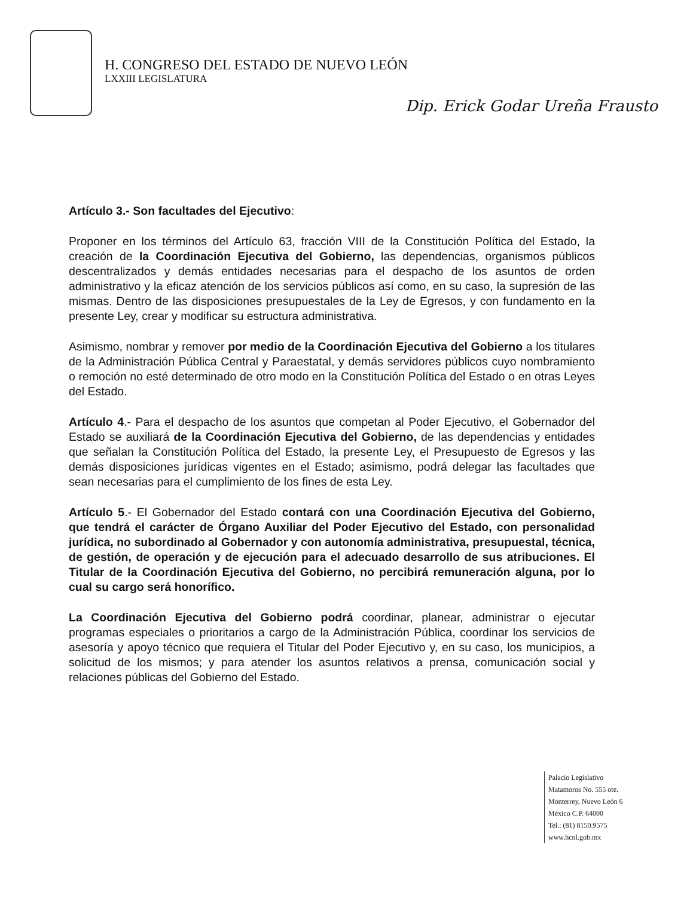H. CONGRESO DEL ESTADO DE NUEVO LEÓN
LXXIII LEGISLATURA
Dip. Erick Godar Ureña Frausto
Artículo 3.- Son facultades del Ejecutivo:
Proponer en los términos del Artículo 63, fracción VIII de la Constitución Política del Estado, la creación de la Coordinación Ejecutiva del Gobierno, las dependencias, organismos públicos descentralizados y demás entidades necesarias para el despacho de los asuntos de orden administrativo y la eficaz atención de los servicios públicos así como, en su caso, la supresión de las mismas. Dentro de las disposiciones presupuestales de la Ley de Egresos, y con fundamento en la presente Ley, crear y modificar su estructura administrativa.
Asimismo, nombrar y remover por medio de la Coordinación Ejecutiva del Gobierno a los titulares de la Administración Pública Central y Paraestatal, y demás servidores públicos cuyo nombramiento o remoción no esté determinado de otro modo en la Constitución Política del Estado o en otras Leyes del Estado.
Artículo 4.- Para el despacho de los asuntos que competan al Poder Ejecutivo, el Gobernador del Estado se auxiliará de la Coordinación Ejecutiva del Gobierno, de las dependencias y entidades que señalan la Constitución Política del Estado, la presente Ley, el Presupuesto de Egresos y las demás disposiciones jurídicas vigentes en el Estado; asimismo, podrá delegar las facultades que sean necesarias para el cumplimiento de los fines de esta Ley.
Artículo 5.- El Gobernador del Estado contará con una Coordinación Ejecutiva del Gobierno, que tendrá el carácter de Órgano Auxiliar del Poder Ejecutivo del Estado, con personalidad jurídica, no subordinado al Gobernador y con autonomía administrativa, presupuestal, técnica, de gestión, de operación y de ejecución para el adecuado desarrollo de sus atribuciones. El Titular de la Coordinación Ejecutiva del Gobierno, no percibirá remuneración alguna, por lo cual su cargo será honorífico.
La Coordinación Ejecutiva del Gobierno podrá coordinar, planear, administrar o ejecutar programas especiales o prioritarios a cargo de la Administración Pública, coordinar los servicios de asesoría y apoyo técnico que requiera el Titular del Poder Ejecutivo y, en su caso, los municipios, a solicitud de los mismos; y para atender los asuntos relativos a prensa, comunicación social y relaciones públicas del Gobierno del Estado.
Palacio Legislativo
Matamoros No. 555 ote.
Monterrey, Nuevo León 6
México C.P. 64000
Tel.: (81) 8150.9575
www.hcnl.gob.mx